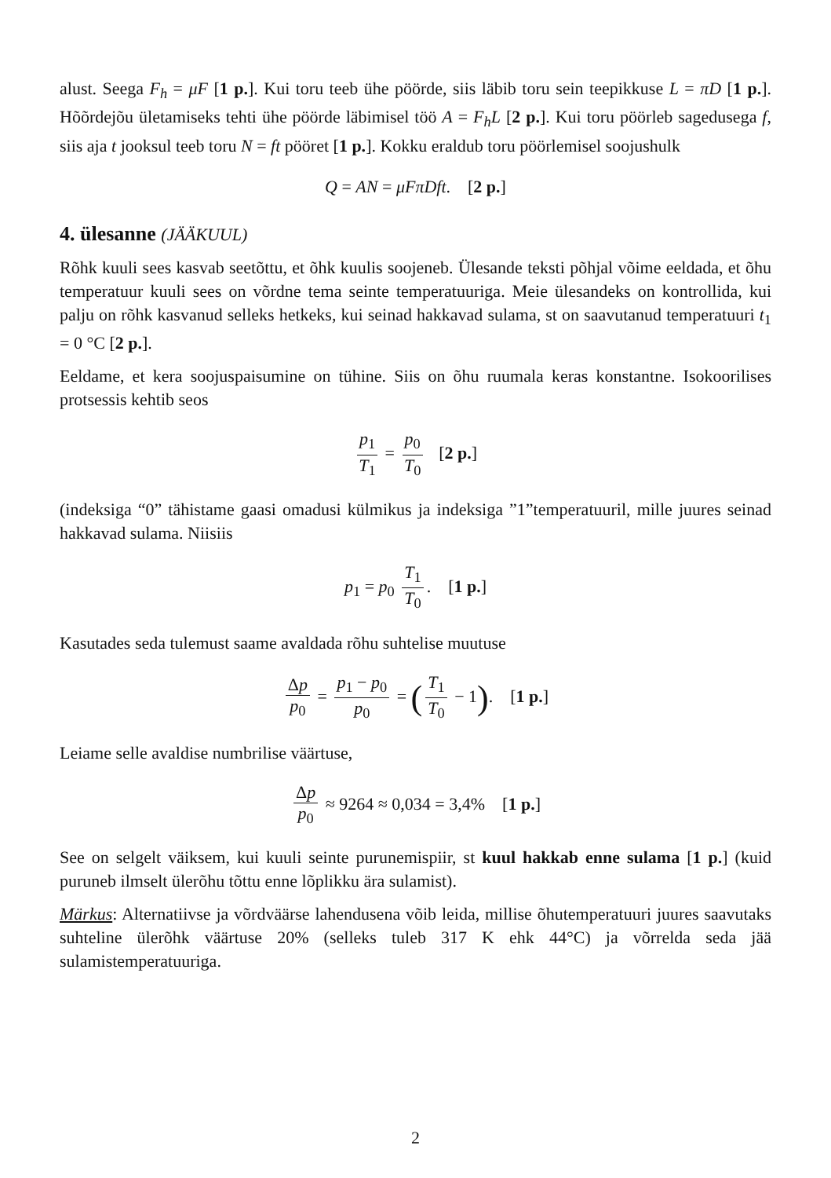alust. Seega F<sub>h</sub> = μF [1 p.]. Kui toru teeb ühe pöörde, siis läbib toru sein teepikkuse L = πD [1 p.]. Hõõrdejõu ületamiseks tehti ühe pöörde läbimisel töö A = F<sub>h</sub>L [2 p.]. Kui toru pöörleb sagedusega f, siis aja t jooksul teeb toru N = ft pööret [1 p.]. Kokku eraldub toru pöörlemisel soojushulk
Q = AN = μFπDft. [2 p.]
4. ülesanne (JÄÄKUUL)
Rõhk kuuli sees kasvab seetõttu, et õhk kuulis soojeneb. Ülesande teksti põhjal võime eeldada, et õhu temperatuur kuuli sees on võrdne tema seinte temperatuuriga. Meie ülesandeks on kontrollida, kui palju on rõhk kasvanud selleks hetkeks, kui seinad hakkavad sulama, st on saavutanud temperatuuri t<sub>1</sub> = 0 °C [2 p.].
Eeldame, et kera soojuspaisumine on tühine. Siis on õhu ruumala keras konstantne. Isokoorilises protsessis kehtib seos
p<sub>1</sub> T<sub>1</sub> = p<sub>0</sub> T<sub>0</sub> [2 p.]
(indeksiga “0” tähistame gaasi omadusi külmikus ja indeksiga ”1”temperatuuril, mille juures seinad hakkavad sulama. Niisiis
p<sub>1</sub> = p<sub>0</sub> T<sub>1</sub> T<sub>0</sub>. [1 p.]
Kasutades seda tulemust saame avaldada rõhu suhtelise muutuse
Δp p<sub>0</sub> = p<sub>1</sub> − p<sub>0</sub> p<sub>0</sub> = (T<sub>1</sub> T<sub>0</sub> − 1). [1 p.]
Leiame selle avaldise numbrilise väärtuse,
Δp p<sub>0</sub> ≈ 9264 ≈ 0,034 = 3,4% [1 p.]
See on selgelt väiksem, kui kuuli seinte purunemispiir, st kuul hakkab enne sulama [1 p.] (kuid puruneb ilmselt ülerõhu tõttu enne lõplikku ära sulamist).
Märkus: Alternatiivse ja võrdväärse lahendusena võib leida, millise õhutemperatuuri juures saavutaks suhteline ülerõhk väärtuse 20% (selleks tuleb 317 K ehk 44°C) ja võrrelda seda jää sulamistemperatuuriga.
2